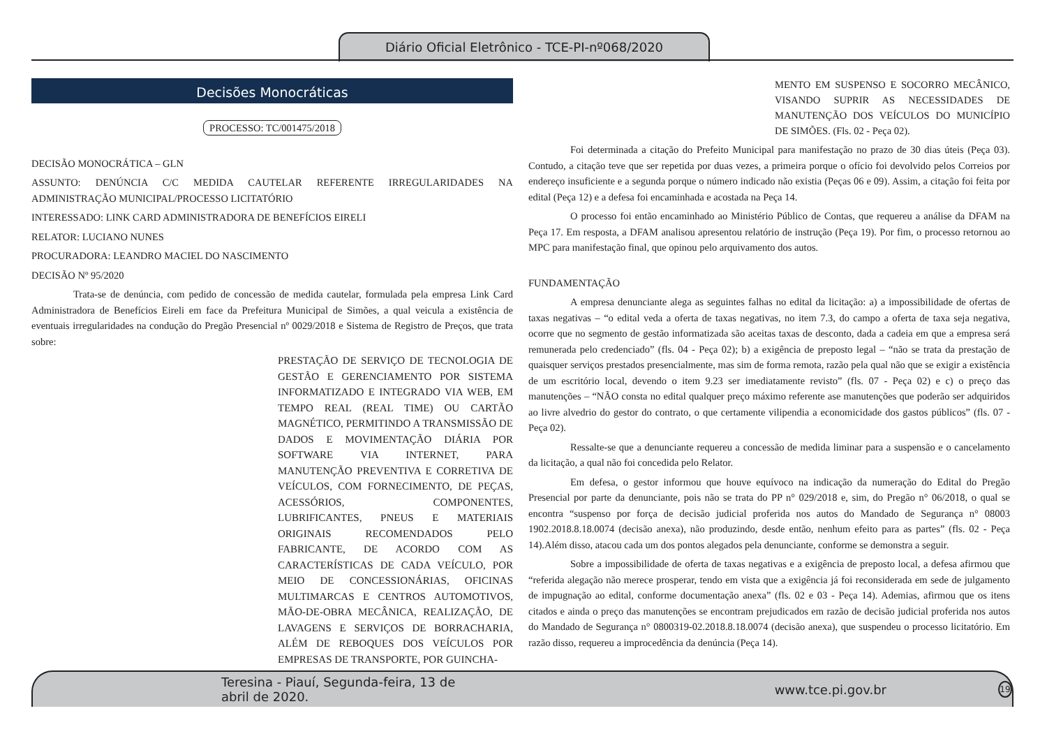Diário Oficial Eletrônico - TCE-PI-nº068/2020
Decisões Monocráticas
PROCESSO: TC/001475/2018
DECISÃO MONOCRÁTICA – GLN
ASSUNTO: DENÚNCIA C/C MEDIDA CAUTELAR REFERENTE IRREGULARIDADES NA ADMINISTRAÇÃO MUNICIPAL/PROCESSO LICITATÓRIO
INTERESSADO: LINK CARD ADMINISTRADORA DE BENEFÍCIOS EIRELI
RELATOR: LUCIANO NUNES
PROCURADORA: LEANDRO MACIEL DO NASCIMENTO
DECISÃO Nº 95/2020
Trata-se de denúncia, com pedido de concessão de medida cautelar, formulada pela empresa Link Card Administradora de Benefícios Eireli em face da Prefeitura Municipal de Simões, a qual veicula a existência de eventuais irregularidades na condução do Pregão Presencial nº 0029/2018 e Sistema de Registro de Preços, que trata sobre:
PRESTAÇÃO DE SERVIÇO DE TECNOLOGIA DE GESTÃO E GERENCIAMENTO POR SISTEMA INFORMATIZADO E INTEGRADO VIA WEB, EM TEMPO REAL (REAL TIME) OU CARTÃO MAGNÉTICO, PERMITINDO A TRANSMISSÃO DE DADOS E MOVIMENTAÇÃO DIÁRIA POR SOFTWARE VIA INTERNET, PARA MANUTENÇÃO PREVENTIVA E CORRETIVA DE VEÍCULOS, COM FORNECIMENTO, DE PEÇAS, ACESSÓRIOS, COMPONENTES, LUBRIFICANTES, PNEUS E MATERIAIS ORIGINAIS RECOMENDADOS PELO FABRICANTE, DE ACORDO COM AS CARACTERÍSTICAS DE CADA VEÍCULO, POR MEIO DE CONCESSIONÁRIAS, OFICINAS MULTIMARCAS E CENTROS AUTOMOTIVOS, MÃO-DE-OBRA MECÂNICA, REALIZAÇÃO, DE LAVAGENS E SERVIÇOS DE BORRACHARIA, ALÉM DE REBOQUES DOS VEÍCULOS POR EMPRESAS DE TRANSPORTE, POR GUINCHA-
MENTO EM SUSPENSO E SOCORRO MECÂNICO, VISANDO SUPRIR AS NECESSIDADES DE MANUTENÇÃO DOS VEÍCULOS DO MUNICÍPIO DE SIMÕES. (Fls. 02 - Peça 02).
Foi determinada a citação do Prefeito Municipal para manifestação no prazo de 30 dias úteis (Peça 03). Contudo, a citação teve que ser repetida por duas vezes, a primeira porque o ofício foi devolvido pelos Correios por endereço insuficiente e a segunda porque o número indicado não existia (Peças 06 e 09). Assim, a citação foi feita por edital (Peça 12) e a defesa foi encaminhada e acostada na Peça 14.
O processo foi então encaminhado ao Ministério Público de Contas, que requereu a análise da DFAM na Peça 17. Em resposta, a DFAM analisou apresentou relatório de instrução (Peça 19). Por fim, o processo retornou ao MPC para manifestação final, que opinou pelo arquivamento dos autos.
FUNDAMENTAÇÃO
A empresa denunciante alega as seguintes falhas no edital da licitação: a) a impossibilidade de ofertas de taxas negativas – “o edital veda a oferta de taxas negativas, no item 7.3, do campo a oferta de taxa seja negativa, ocorre que no segmento de gestão informatizada são aceitas taxas de desconto, dada a cadeia em que a empresa será remunerada pelo credenciado” (fls. 04 - Peça 02); b) a exigência de preposto legal – “não se trata da prestação de quaisquer serviços prestados presencialmente, mas sim de forma remota, razão pela qual não que se exigir a existência de um escritório local, devendo o item 9.23 ser imediatamente revisto” (fls. 07 - Peça 02) e c) o preço das manutenções – “NÃO consta no edital qualquer preço máximo referente ase manutenções que poderão ser adquiridos ao livre alvedrio do gestor do contrato, o que certamente vilipendia a economicidade dos gastos públicos” (fls. 07 - Peça 02).
Ressalte-se que a denunciante requereu a concessão de medida liminar para a suspensão e o cancelamento da licitação, a qual não foi concedida pelo Relator.
Em defesa, o gestor informou que houve equívoco na indicação da numeração do Edital do Pregão Presencial por parte da denunciante, pois não se trata do PP n° 029/2018 e, sim, do Pregão n° 06/2018, o qual se encontra “suspenso por força de decisão judicial proferida nos autos do Mandado de Segurança n° 08003 1902.2018.8.18.0074 (decisão anexa), não produzindo, desde então, nenhum efeito para as partes” (fls. 02 - Peça 14).Além disso, atacou cada um dos pontos alegados pela denunciante, conforme se demonstra a seguir.
Sobre a impossibilidade de oferta de taxas negativas e a exigência de preposto local, a defesa afirmou que “referida alegação não merece prosperar, tendo em vista que a exigência já foi reconsiderada em sede de julgamento de impugnação ao edital, conforme documentação anexa” (fls. 02 e 03 - Peça 14). Ademias, afirmou que os itens citados e ainda o preço das manutenções se encontram prejudicados em razão de decisão judicial proferida nos autos do Mandado de Segurança n° 0800319-02.2018.8.18.0074 (decisão anexa), que suspendeu o processo licitatório. Em razão disso, requereu a improcedência da denúncia (Peça 14).
Teresina - Piauí, Segunda-feira, 13 de abril de 2020. www.tce.pi.gov.br 19